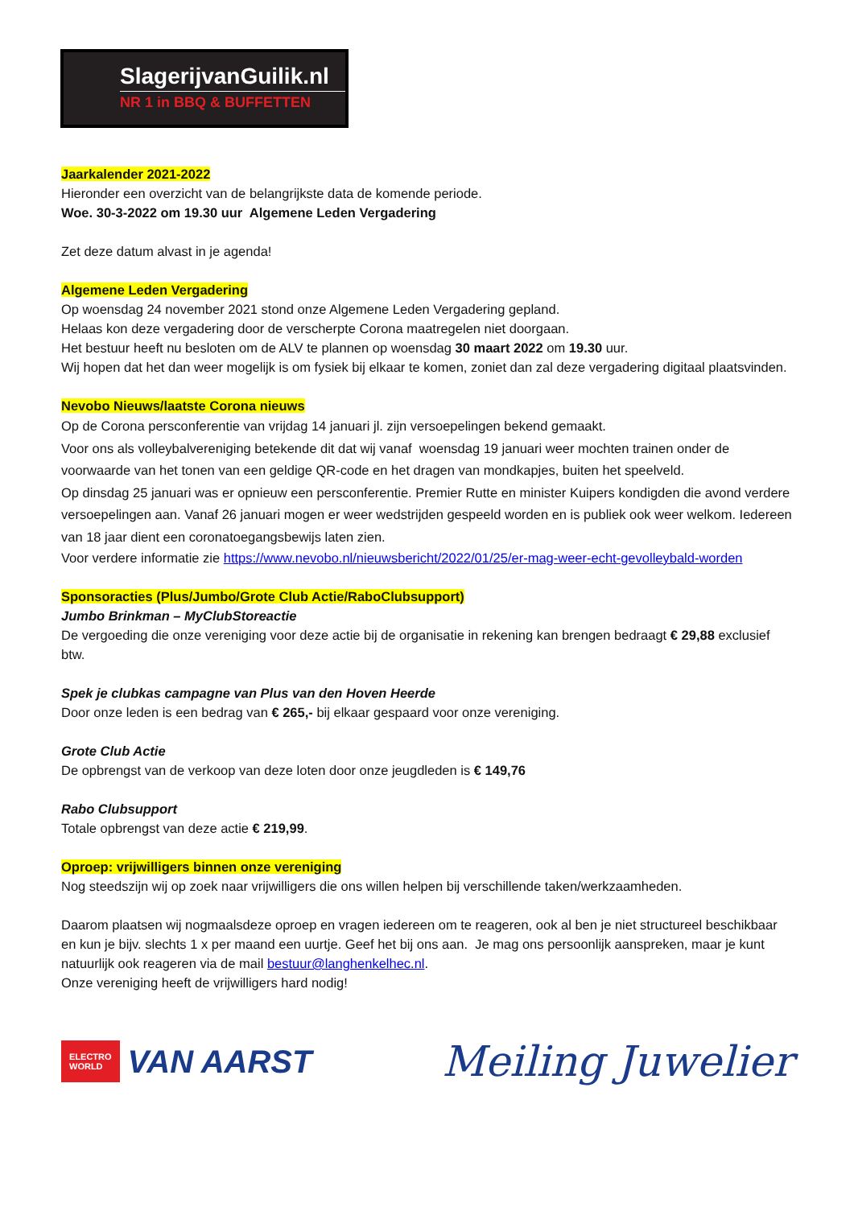SlagerijvanGuilik.nl
NR 1 in BBQ & BUFFETTEN
Jaarkalender 2021-2022
Hieronder een overzicht van de belangrijkste data de komende periode.
Woe. 30-3-2022 om 19.30 uur Algemene Leden Vergadering
Zet deze datum alvast in je agenda!
Algemene Leden Vergadering
Op woensdag 24 november 2021 stond onze Algemene Leden Vergadering gepland.
Helaas kon deze vergadering door de verscherpte Corona maatregelen niet doorgaan.
Het bestuur heeft nu besloten om de ALV te plannen op woensdag 30 maart 2022 om 19.30 uur.
Wij hopen dat het dan weer mogelijk is om fysiek bij elkaar te komen, zoniet dan zal deze vergadering digitaal plaatsvinden.
Nevobo Nieuws/laatste Corona nieuws
Op de Corona persconferentie van vrijdag 14 januari jl. zijn versoepelingen bekend gemaakt.
Voor ons als volleybalvereniging betekende dit dat wij vanaf woensdag 19 januari weer mochten trainen onder de voorwaarde van het tonen van een geldige QR-code en het dragen van mondkapjes, buiten het speelveld.
Op dinsdag 25 januari was er opnieuw een persconferentie. Premier Rutte en minister Kuipers kondigden die avond verdere versoepelingen aan. Vanaf 26 januari mogen er weer wedstrijden gespeeld worden en is publiek ook weer welkom. Iedereen van 18 jaar dient een coronatoegangsbewijs laten zien.
Voor verdere informatie zie https://www.nevobo.nl/nieuwsbericht/2022/01/25/er-mag-weer-echt-gevolleybald-worden
Sponsoracties (Plus/Jumbo/Grote Club Actie/RaboClubsupport)
Jumbo Brinkman – MyClubStoreactie
De vergoeding die onze vereniging voor deze actie bij de organisatie in rekening kan brengen bedraagt € 29,88 exclusief btw.
Spek je clubkas campagne van Plus van den Hoven Heerde
Door onze leden is een bedrag van € 265,- bij elkaar gespaard voor onze vereniging.
Grote Club Actie
De opbrengst van de verkoop van deze loten door onze jeugdleden is € 149,76
Rabo Clubsupport
Totale opbrengst van deze actie € 219,99.
Oproep: vrijwilligers binnen onze vereniging
Nog steedszijn wij op zoek naar vrijwilligers die ons willen helpen bij verschillende taken/werkzaamheden.
Daarom plaatsen wij nogmaalsdeze oproep en vragen iedereen om te reageren, ook al ben je niet structureel beschikbaar en kun je bijv. slechts 1 x per maand een uurtje. Geef het bij ons aan. Je mag ons persoonlijk aanspreken, maar je kunt natuurlijk ook reageren via de mail bestuur@langhenkelhec.nl.
Onze vereniging heeft de vrijwilligers hard nodig!
ELECTRO
WORLD VAN AARST
Meiling Juwelier